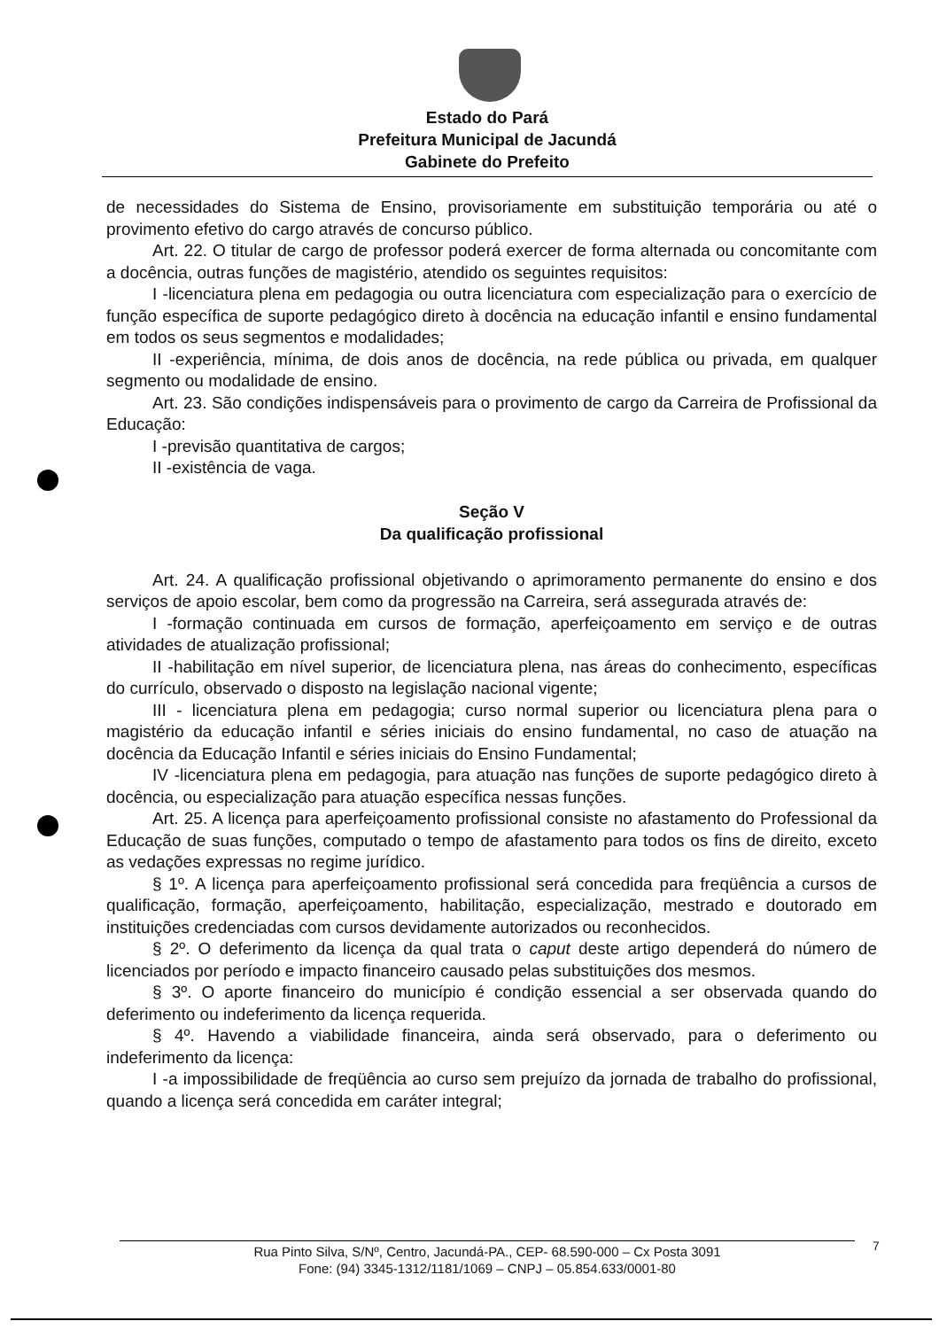Estado do Pará
Prefeitura Municipal de Jacundá
Gabinete do Prefeito
de necessidades do Sistema de Ensino, provisoriamente em substituição temporária ou até o provimento efetivo do cargo através de concurso público.
Art. 22. O titular de cargo de professor poderá exercer de forma alternada ou concomitante com a docência, outras funções de magistério, atendido os seguintes requisitos:
I -licenciatura plena em pedagogia ou outra licenciatura com especialização para o exercício de função específica de suporte pedagógico direto à docência na educação infantil e ensino fundamental em todos os seus segmentos e modalidades;
II -experiência, mínima, de dois anos de docência, na rede pública ou privada, em qualquer segmento ou modalidade de ensino.
Art. 23. São condições indispensáveis para o provimento de cargo da Carreira de Profissional da Educação:
I -previsão quantitativa de cargos;
II -existência de vaga.
Seção V
Da qualificação profissional
Art. 24. A qualificação profissional objetivando o aprimoramento permanente do ensino e dos serviços de apoio escolar, bem como da progressão na Carreira, será assegurada através de:
I -formação continuada em cursos de formação, aperfeiçoamento em serviço e de outras atividades de atualização profissional;
II -habilitação em nível superior, de licenciatura plena, nas áreas do conhecimento, específicas do currículo, observado o disposto na legislação nacional vigente;
III - licenciatura plena em pedagogia; curso normal superior ou licenciatura plena para o magistério da educação infantil e séries iniciais do ensino fundamental, no caso de atuação na docência da Educação Infantil e séries iniciais do Ensino Fundamental;
IV -licenciatura plena em pedagogia, para atuação nas funções de suporte pedagógico direto à docência, ou especialização para atuação específica nessas funções.
Art. 25. A licença para aperfeiçoamento profissional consiste no afastamento do Professional da Educação de suas funções, computado o tempo de afastamento para todos os fins de direito, exceto as vedações expressas no regime jurídico.
§ 1º. A licença para aperfeiçoamento profissional será concedida para freqüência a cursos de qualificação, formação, aperfeiçoamento, habilitação, especialização, mestrado e doutorado em instituições credenciadas com cursos devidamente autorizados ou reconhecidos.
§ 2º. O deferimento da licença da qual trata o caput deste artigo dependerá do número de licenciados por período e impacto financeiro causado pelas substituições dos mesmos.
§ 3º. O aporte financeiro do município é condição essencial a ser observada quando do deferimento ou indeferimento da licença requerida.
§ 4º. Havendo a viabilidade financeira, ainda será observado, para o deferimento ou indeferimento da licença:
I -a impossibilidade de freqüência ao curso sem prejuízo da jornada de trabalho do profissional, quando a licença será concedida em caráter integral;
Rua Pinto Silva, S/Nº, Centro, Jacundá-PA., CEP- 68.590-000 – Cx Posta 3091
Fone: (94) 3345-1312/1181/1069 – CNPJ – 05.854.633/0001-80
7